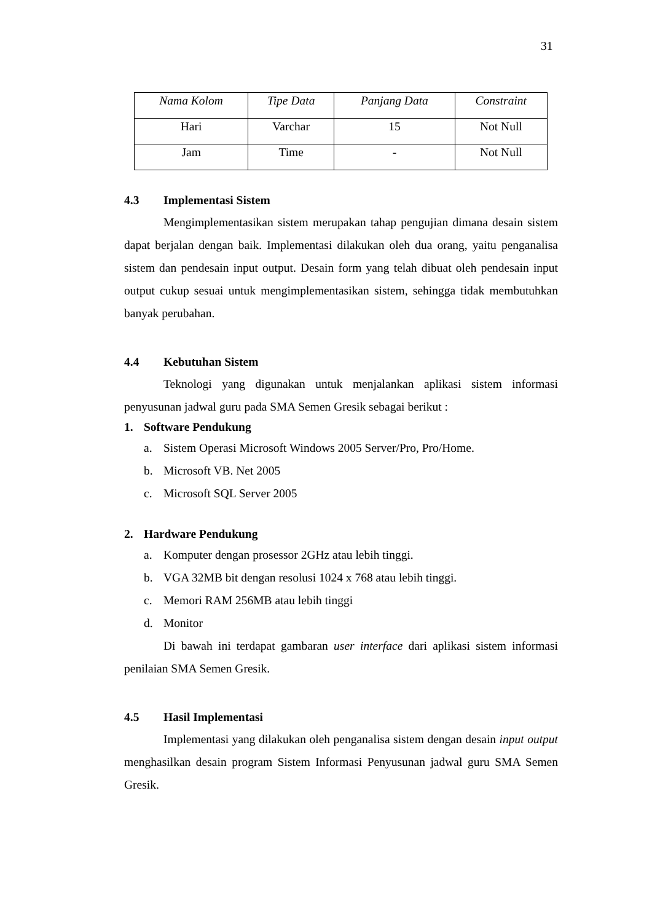31
| Nama Kolom | Tipe Data | Panjang Data | Constraint |
| --- | --- | --- | --- |
| Hari | Varchar | 15 | Not Null |
| Jam | Time | - | Not Null |
4.3 Implementasi Sistem
Mengimplementasikan sistem merupakan tahap pengujian dimana desain sistem dapat berjalan dengan baik. Implementasi dilakukan oleh dua orang, yaitu penganalisa sistem dan pendesain input output. Desain form yang telah dibuat oleh pendesain input output cukup sesuai untuk mengimplementasikan sistem, sehingga tidak membutuhkan banyak perubahan.
4.4 Kebutuhan Sistem
Teknologi yang digunakan untuk menjalankan aplikasi sistem informasi penyusunan jadwal guru pada SMA Semen Gresik sebagai berikut :
1. Software Pendukung
a. Sistem Operasi Microsoft Windows 2005 Server/Pro, Pro/Home.
b. Microsoft VB. Net 2005
c. Microsoft SQL Server 2005
2. Hardware Pendukung
a. Komputer dengan prosessor 2GHz atau lebih tinggi.
b. VGA 32MB bit dengan resolusi 1024 x 768 atau lebih tinggi.
c. Memori RAM 256MB atau lebih tinggi
d. Monitor
Di bawah ini terdapat gambaran user interface dari aplikasi sistem informasi penilaian SMA Semen Gresik.
4.5 Hasil Implementasi
Implementasi yang dilakukan oleh penganalisa sistem dengan desain input output menghasilkan desain program Sistem Informasi Penyusunan jadwal guru SMA Semen Gresik.